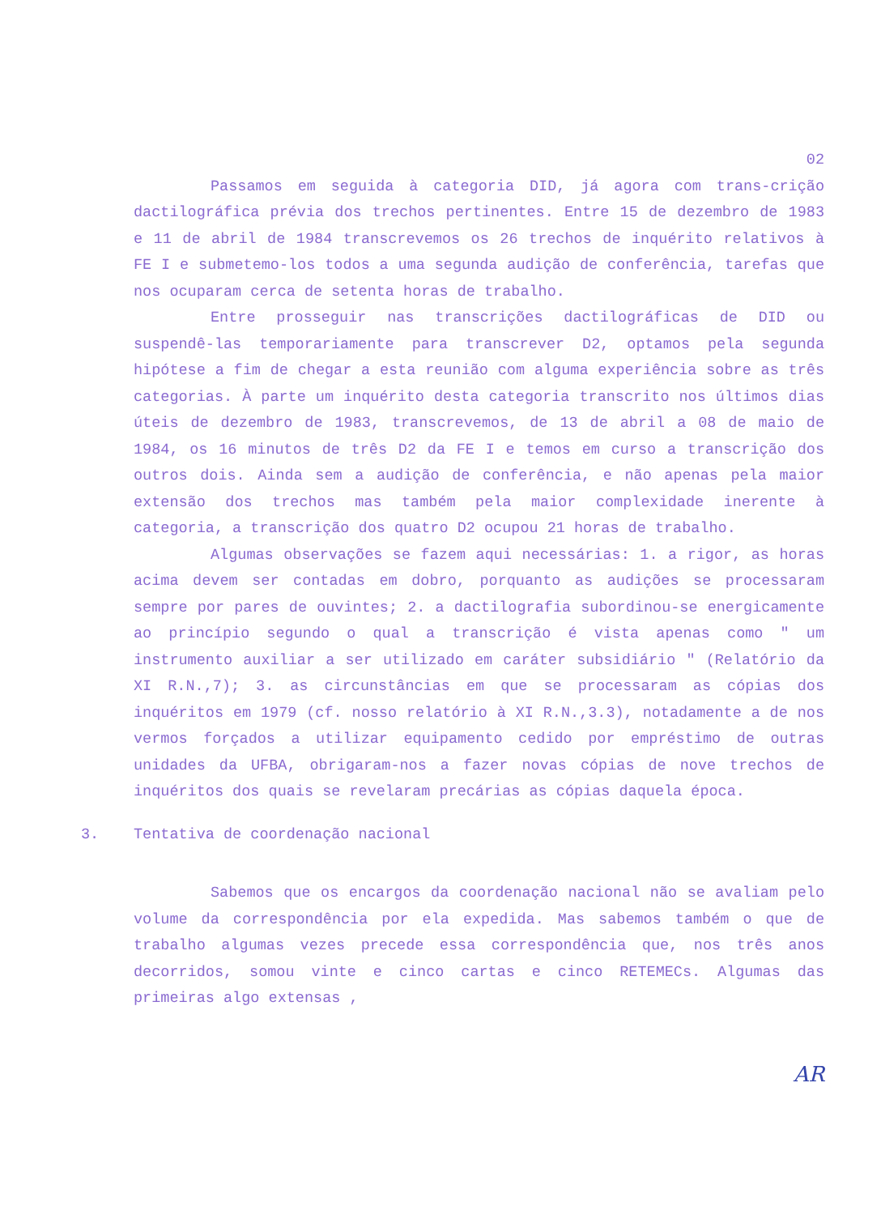02
Passamos em seguida à categoria DID, já agora com trans-crição dactilográfica prévia dos trechos pertinentes. Entre 15 de dezembro de 1983 e 11 de abril de 1984 transcrevemos os 26 trechos de inquérito relativos à FE I e submetemo-los todos a uma segunda audição de conferência, tarefas que nos ocuparam cerca de setenta horas de trabalho.
Entre prosseguir nas transcrições dactilográficas de DID ou suspendê-las temporariamente para transcrever D2, optamos pela segunda hipótese a fim de chegar a esta reunião com alguma experiência sobre as três categorias. À parte um inquérito desta categoria transcrito nos últimos dias úteis de dezembro de 1983, transcrevemos, de 13 de abril a 08 de maio de 1984, os 16 minutos de três D2 da FE I e temos em curso a transcrição dos outros dois. Ainda sem a audição de conferência, e não apenas pela maior extensão dos trechos mas também pela maior complexidade inerente à categoria, a transcrição dos quatro D2 ocupou 21 horas de trabalho.
Algumas observações se fazem aqui necessárias: 1. a rigor, as horas acima devem ser contadas em dobro, porquanto as audições se processaram sempre por pares de ouvintes; 2. a dactilografia subordinou-se energicamente ao princípio segundo o qual a transcrição é vista apenas como " um instrumento auxiliar a ser utilizado em caráter subsidiário " (Relatório da XI R.N.,7); 3. as circunstâncias em que se processaram as cópias dos inquéritos em 1979 (cf. nosso relatório à XI R.N.,3.3), notadamente a de nos vermos forçados a utilizar equipamento cedido por empréstimo de outras unidades da UFBA, obrigaram-nos a fazer novas cópias de nove trechos de inquéritos dos quais se revelaram precárias as cópias daquela época.
3. Tentativa de coordenação nacional
Sabemos que os encargos da coordenação nacional não se avaliam pelo volume da correspondência por ela expedida. Mas sabemos também o que de trabalho algumas vezes precede essa correspondência que, nos três anos decorridos, somou vinte e cinco cartas e cinco RETEMECs. Algumas das primeiras algo extensas ,
AR